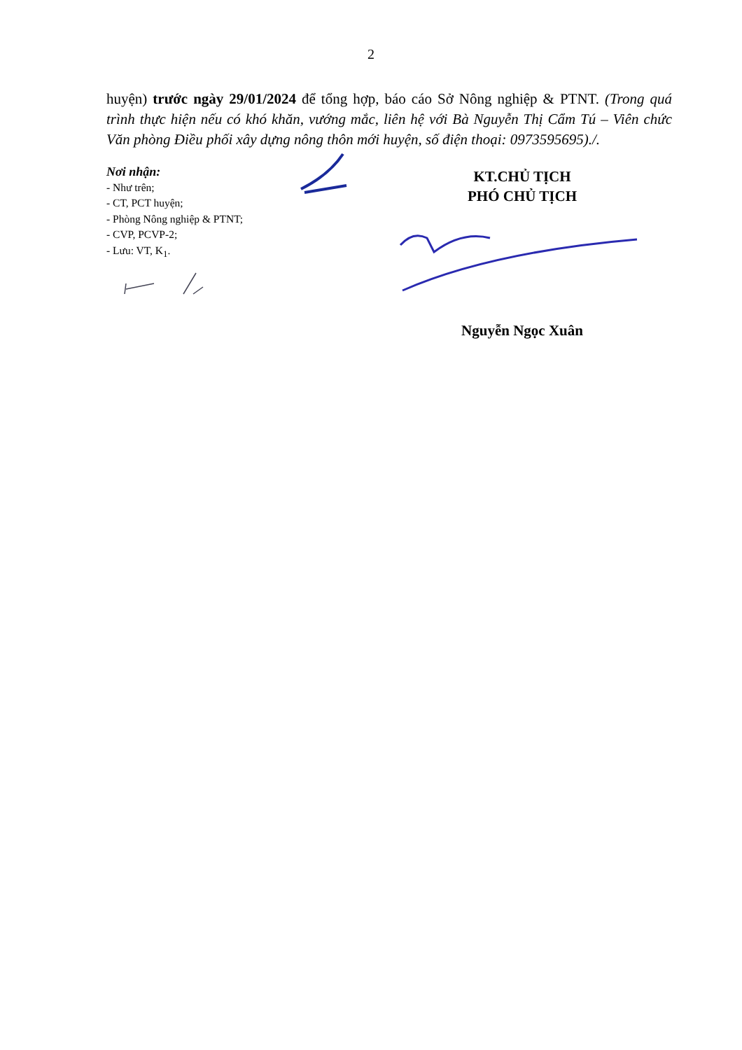2
huyện) trước ngày 29/01/2024 để tổng hợp, báo cáo Sở Nông nghiệp & PTNT. (Trong quá trình thực hiện nếu có khó khăn, vướng mắc, liên hệ với Bà Nguyễn Thị Cẩm Tú – Viên chức Văn phòng Điều phối xây dựng nông thôn mới huyện, số điện thoại: 0973595695)./.
Nơi nhận:
- Như trên;
- CT, PCT huyện;
- Phòng Nông nghiệp & PTNT;
- CVP, PCVP-2;
- Lưu: VT, K<sub>1</sub>.
KT.CHỦ TỊCH
PHÓ CHỦ TỊCH
Nguyễn Ngọc Xuân